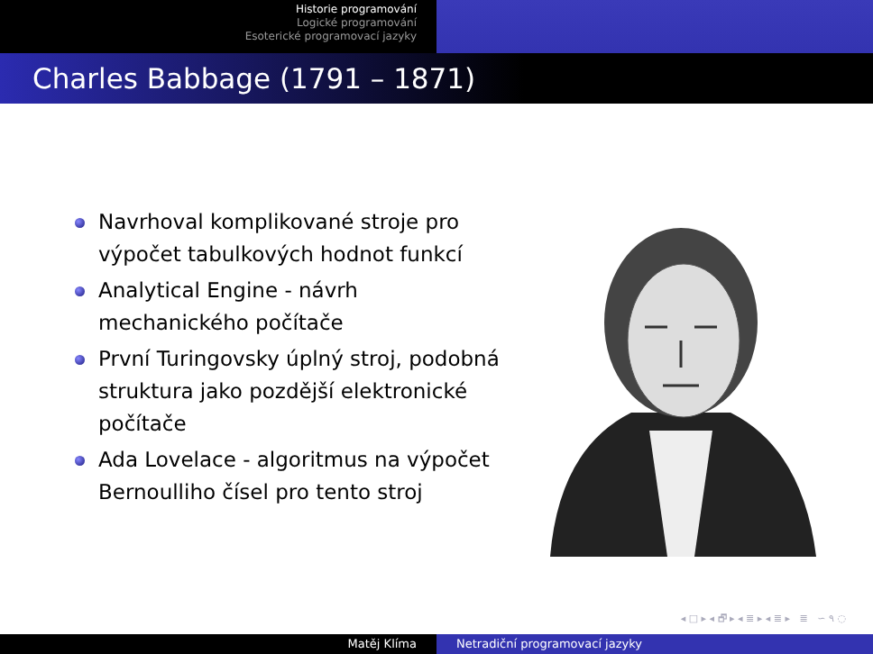Historie programování
Logické programování
Esoterické programovací jazyky
Charles Babbage (1791 – 1871)
Navrhoval komplikované stroje pro výpočet tabulkových hodnot funkcí
Analytical Engine - návrh mechanického počítače
První Turingovsky úplný stroj, podobná struktura jako pozdější elektronické počítače
Ada Lovelace - algoritmus na výpočet Bernoulliho čísel pro tento stroj
◂ □ ▸ ◂ 🗗 ▸ ◂ ≣ ▸ ◂ ≣ ▸ ≣ ∽ ۹ ◌
Matěj Klíma Netradiční programovací jazyky